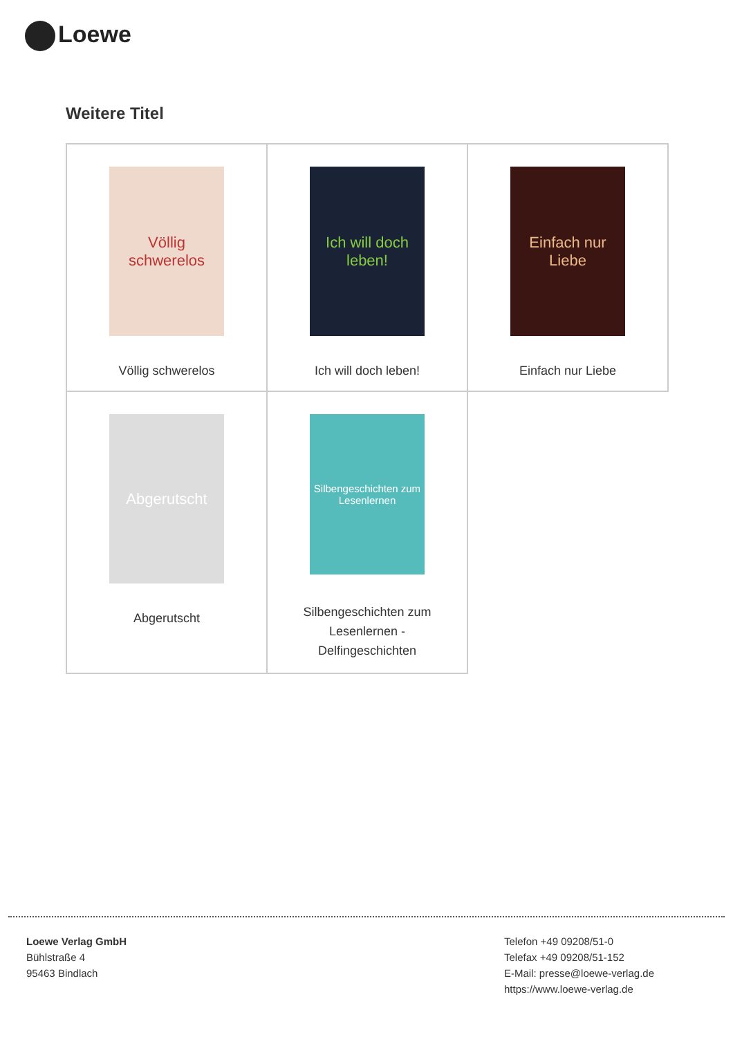Loewe
Weitere Titel
| Völlig schwerelos Völlig schwerelos | Ich will doch leben! Ich will doch leben! | Einfach nur Liebe Einfach nur Liebe |
| Abgerutscht Abgerutscht | Silbengeschichten zum Lesenlernen Silbengeschichten zum Lesenlernen - Delfingeschichten | |
Loewe Verlag GmbH
Bühlstraße 4
95463 Bindlach
Telefon +49 09208/51-0
Telefax +49 09208/51-152
E-Mail: presse@loewe-verlag.de
https://www.loewe-verlag.de